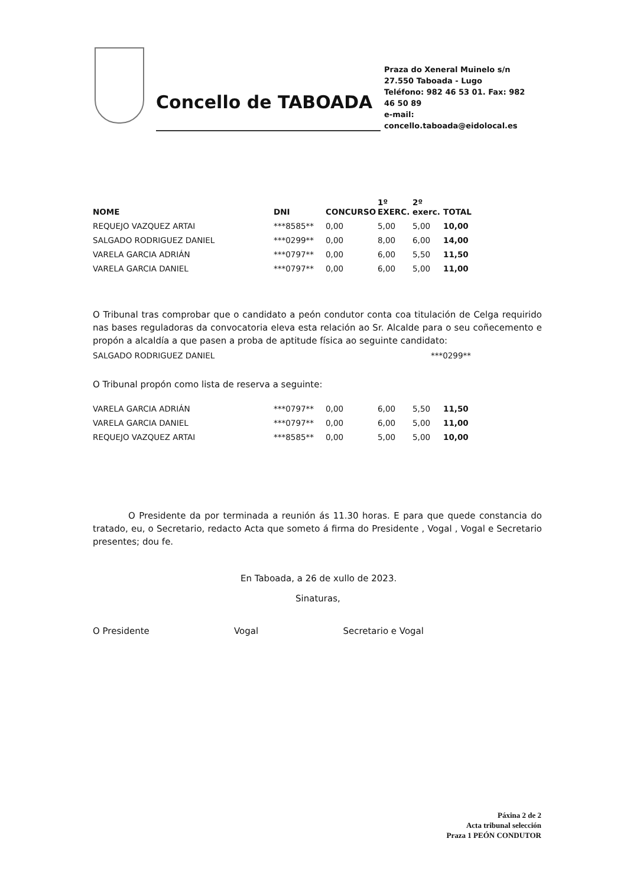Concello de TABOADA
Praza do Xeneral Muinelo s/n
27.550 Taboada - Lugo
Teléfono: 982 46 53 01. Fax: 982 46 50 89
e-mail: concello.taboada@eidolocal.es
| NOME | DNI | CONCURSO | 1º EXERC. | 2º exerc. | TOTAL |
| --- | --- | --- | --- | --- | --- |
| REQUEJO VAZQUEZ ARTAI | ***8585** | 0,00 | 5,00 | 5,00 | 10,00 |
| SALGADO RODRIGUEZ DANIEL | ***0299** | 0,00 | 8,00 | 6,00 | 14,00 |
| VARELA GARCIA ADRIÁN | ***0797** | 0,00 | 6,00 | 5,50 | 11,50 |
| VARELA GARCIA DANIEL | ***0797** | 0,00 | 6,00 | 5,00 | 11,00 |
O Tribunal tras comprobar que o candidato a peón condutor conta coa titulación de Celga requirido nas bases reguladoras da convocatoria eleva esta relación ao Sr. Alcalde para o seu coñecemento e propón a alcaldía a que pasen a proba de aptitude física ao seguinte candidato:
SALGADO RODRIGUEZ DANIEL ***0299**
O Tribunal propón como lista de reserva a seguinte:
| VARELA GARCIA ADRIÁN | ***0797** | 0,00 | 6,00 | 5,50 | 11,50 |
| VARELA GARCIA DANIEL | ***0797** | 0,00 | 6,00 | 5,00 | 11,00 |
| REQUEJO VAZQUEZ ARTAI | ***8585** | 0,00 | 5,00 | 5,00 | 10,00 |
O Presidente da por terminada a reunión ás 11.30 horas. E para que quede constancia do tratado, eu, o Secretario, redacto Acta que someto á firma do Presidente , Vogal , Vogal e Secretario presentes; dou fe.
En Taboada, a 26 de xullo de 2023.
Sinaturas,
O Presidente Vogal Secretario e Vogal
Páxina 2 de 2
Acta tribunal selección
Praza 1 PEÓN CONDUTOR